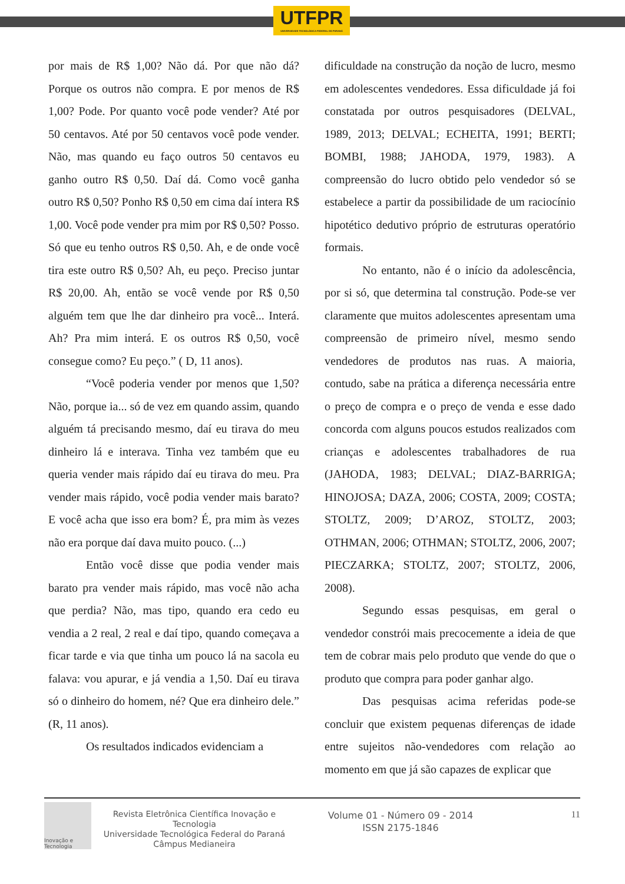UTFPR
UNIVERSIDADE TECNOLÓGICA FEDERAL DO PARANÁ
por mais de R$ 1,00? Não dá. Por que não dá? Porque os outros não compra. E por menos de R$ 1,00? Pode. Por quanto você pode vender? Até por 50 centavos. Até por 50 centavos você pode vender. Não, mas quando eu faço outros 50 centavos eu ganho outro R$ 0,50. Daí dá. Como você ganha outro R$ 0,50? Ponho R$ 0,50 em cima daí intera R$ 1,00. Você pode vender pra mim por R$ 0,50? Posso. Só que eu tenho outros R$ 0,50. Ah, e de onde você tira este outro R$ 0,50? Ah, eu peço. Preciso juntar R$ 20,00. Ah, então se você vende por R$ 0,50 alguém tem que lhe dar dinheiro pra você... Interá. Ah? Pra mim interá. E os outros R$ 0,50, você consegue como? Eu peço.” ( D, 11 anos).
“Você poderia vender por menos que 1,50? Não, porque ia... só de vez em quando assim, quando alguém tá precisando mesmo, daí eu tirava do meu dinheiro lá e interava. Tinha vez também que eu queria vender mais rápido daí eu tirava do meu. Pra vender mais rápido, você podia vender mais barato? E você acha que isso era bom? É, pra mim às vezes não era porque daí dava muito pouco. (...)
Então você disse que podia vender mais barato pra vender mais rápido, mas você não acha que perdia? Não, mas tipo, quando era cedo eu vendia a 2 real, 2 real e daí tipo, quando começava a ficar tarde e via que tinha um pouco lá na sacola eu falava: vou apurar, e já vendia a 1,50. Daí eu tirava só o dinheiro do homem, né? Que era dinheiro dele.” (R, 11 anos).
Os resultados indicados evidenciam a
dificuldade na construção da noção de lucro, mesmo em adolescentes vendedores. Essa dificuldade já foi constatada por outros pesquisadores (DELVAL, 1989, 2013; DELVAL; ECHEITA, 1991; BERTI; BOMBI, 1988; JAHODA, 1979, 1983). A compreensão do lucro obtido pelo vendedor só se estabelece a partir da possibilidade de um raciocínio hipotético dedutivo próprio de estruturas operatório formais.
No entanto, não é o início da adolescência, por si só, que determina tal construção. Pode-se ver claramente que muitos adolescentes apresentam uma compreensão de primeiro nível, mesmo sendo vendedores de produtos nas ruas. A maioria, contudo, sabe na prática a diferença necessária entre o preço de compra e o preço de venda e esse dado concorda com alguns poucos estudos realizados com crianças e adolescentes trabalhadores de rua (JAHODA, 1983; DELVAL; DIAZ-BARRIGA; HINOJOSA; DAZA, 2006; COSTA, 2009; COSTA; STOLTZ, 2009; D’AROZ, STOLTZ, 2003; OTHMAN, 2006; OTHMAN; STOLTZ, 2006, 2007; PIECZARKA; STOLTZ, 2007; STOLTZ, 2006, 2008).
Segundo essas pesquisas, em geral o vendedor constrói mais precocemente a ideia de que tem de cobrar mais pelo produto que vende do que o produto que compra para poder ganhar algo.
Das pesquisas acima referidas pode-se concluir que existem pequenas diferenças de idade entre sujeitos não-vendedores com relação ao momento em que já são capazes de explicar que
Inovação e Tecnologia
Revista Eletrônica Científica Inovação e Tecnologia
Universidade Tecnológica Federal do Paraná
Câmpus Medianeira
Volume 01 - Número 09 - 2014
ISSN 2175-1846
11